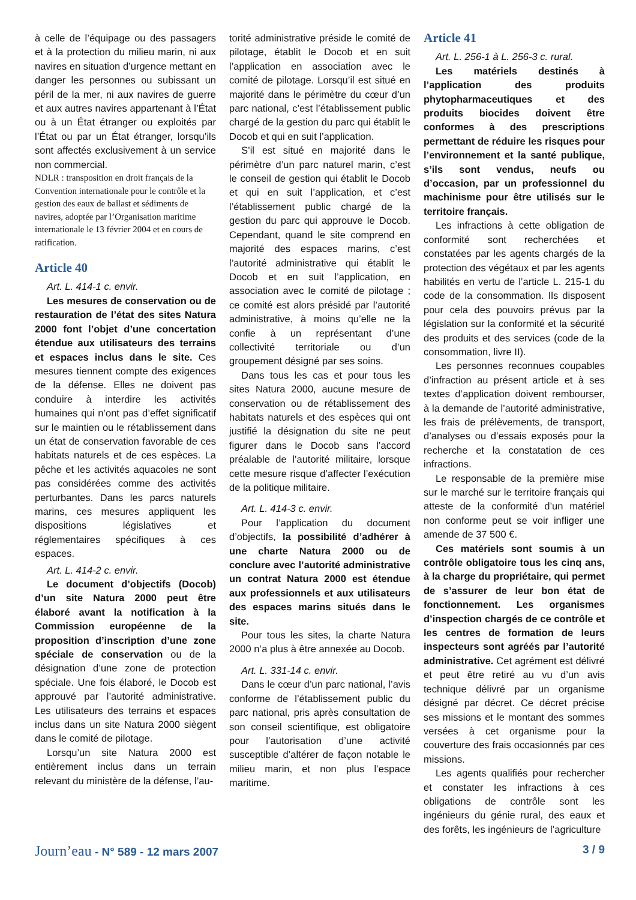à celle de l’équipage ou des passagers et à la protection du milieu marin, ni aux navires en situation d’urgence mettant en danger les personnes ou subissant un péril de la mer, ni aux navires de guerre et aux autres navires appartenant à l’État ou à un État étranger ou exploités par l’État ou par un État étranger, lorsqu’ils sont affectés exclusivement à un service non commercial.
NDLR : transposition en droit français de la Convention internationale pour le contrôle et la gestion des eaux de ballast et sédiments de navires, adoptée par l’Organisation maritime internationale le 13 février 2004 et en cours de ratification.
Article 40
Art. L. 414-1 c. envir.
Les mesures de conservation ou de restauration de l’état des sites Natura 2000 font l’objet d’une concertation étendue aux utilisateurs des terrains et espaces inclus dans le site. Ces mesures tiennent compte des exigences de la défense. Elles ne doivent pas conduire à interdire les activités humaines qui n’ont pas d’effet significatif sur le maintien ou le rétablissement dans un état de conservation favorable de ces habitats naturels et de ces espèces. La pêche et les activités aquacoles ne sont pas considérées comme des activités perturbantes. Dans les parcs naturels marins, ces mesures appliquent les dispositions législatives et réglementaires spécifiques à ces espaces.
Art. L. 414-2 c. envir.
Le document d’objectifs (Docob) d’un site Natura 2000 peut être élaboré avant la notification à la Commission européenne de la proposition d’inscription d’une zone spéciale de conservation ou de la désignation d’une zone de protection spéciale. Une fois élaboré, le Docob est approuvé par l’autorité administrative. Les utilisateurs des terrains et espaces inclus dans un site Natura 2000 siègent dans le comité de pilotage.
Lorsqu’un site Natura 2000 est entièrement inclus dans un terrain relevant du ministère de la défense, l’au-
torité administrative préside le comité de pilotage, établit le Docob et en suit l’application en association avec le comité de pilotage. Lorsqu’il est situé en majorité dans le périmètre du cœur d’un parc national, c’est l’établissement public chargé de la gestion du parc qui établit le Docob et qui en suit l’application.
S’il est situé en majorité dans le périmètre d’un parc naturel marin, c’est le conseil de gestion qui établit le Docob et qui en suit l’application, et c’est l’établissement public chargé de la gestion du parc qui approuve le Docob. Cependant, quand le site comprend en majorité des espaces marins, c’est l’autorité administrative qui établit le Docob et en suit l’application, en association avec le comité de pilotage ; ce comité est alors présidé par l’autorité administrative, à moins qu’elle ne la confie à un représentant d’une collectivité territoriale ou d’un groupement désigné par ses soins.
Dans tous les cas et pour tous les sites Natura 2000, aucune mesure de conservation ou de rétablissement des habitats naturels et des espèces qui ont justifié la désignation du site ne peut figurer dans le Docob sans l’accord préalable de l’autorité militaire, lorsque cette mesure risque d’affecter l’exécution de la politique militaire.
Art. L. 414-3 c. envir.
Pour l’application du document d’objectifs, la possibilité d’adhérer à une charte Natura 2000 ou de conclure avec l’autorité administrative un contrat Natura 2000 est étendue aux professionnels et aux utilisateurs des espaces marins situés dans le site.
Pour tous les sites, la charte Natura 2000 n’a plus à être annexée au Docob.
Art. L. 331-14 c. envir.
Dans le cœur d’un parc national, l’avis conforme de l’établissement public du parc national, pris après consultation de son conseil scientifique, est obligatoire pour l’autorisation d’une activité susceptible d’altérer de façon notable le milieu marin, et non plus l’espace maritime.
Article 41
Art. L. 256-1 à L. 256-3 c. rural.
Les matériels destinés à l’application des produits phytopharmaceutiques et des produits biocides doivent être conformes à des prescriptions permettant de réduire les risques pour l’environnement et la santé publique, s’ils sont vendus, neufs ou d’occasion, par un professionnel du machinisme pour être utilisés sur le territoire français.
Les infractions à cette obligation de conformité sont recherchées et constatées par les agents chargés de la protection des végétaux et par les agents habilités en vertu de l’article L. 215-1 du code de la consommation. Ils disposent pour cela des pouvoirs prévus par la législation sur la conformité et la sécurité des produits et des services (code de la consommation, livre II).
Les personnes reconnues coupables d’infraction au présent article et à ses textes d’application doivent rembourser, à la demande de l’autorité administrative, les frais de prélèvements, de transport, d’analyses ou d’essais exposés pour la recherche et la constatation de ces infractions.
Le responsable de la première mise sur le marché sur le territoire français qui atteste de la conformité d’un matériel non conforme peut se voir infliger une amende de 37 500 €.
Ces matériels sont soumis à un contrôle obligatoire tous les cinq ans, à la charge du propriétaire, qui permet de s’assurer de leur bon état de fonctionnement. Les organismes d’inspection chargés de ce contrôle et les centres de formation de leurs inspecteurs sont agréés par l’autorité administrative. Cet agrément est délivré et peut être retiré au vu d’un avis technique délivré par un organisme désigné par décret. Ce décret précise ses missions et le montant des sommes versées à cet organisme pour la couverture des frais occasionnés par ces missions.
Les agents qualifiés pour rechercher et constater les infractions à ces obligations de contrôle sont les ingénieurs du génie rural, des eaux et des forêts, les ingénieurs de l’agriculture
Journ’eau - N° 589 - 12 mars 2007 3 / 9